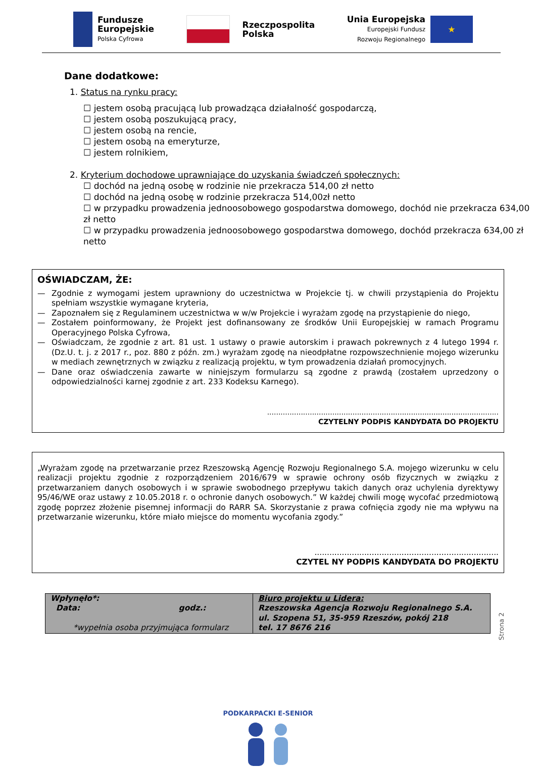Fundusze
Europejskie
Polska Cyfrowa
Rzeczpospolita
Polska
Unia Europejska
Europejski Fundusz
Rozwoju Regionalnego
★
Dane dodatkowe:
1. Status na rynku pracy:
☐ jestem osobą pracującą lub prowadząca działalność gospodarczą,
☐ jestem osobą poszukującą pracy,
☐ jestem osobą na rencie,
☐ jestem osobą na emeryturze,
☐ jestem rolnikiem,
2. Kryterium dochodowe uprawniające do uzyskania świadczeń społecznych:
☐ dochód na jedną osobę w rodzinie nie przekracza 514,00 zł netto
☐ dochód na jedną osobę w rodzinie przekracza 514,00zł netto
☐ w przypadku prowadzenia jednoosobowego gospodarstwa domowego, dochód nie przekracza 634,00 zł netto
☐ w przypadku prowadzenia jednoosobowego gospodarstwa domowego, dochód przekracza 634,00 zł netto
OŚWIADCZAM, ŻE:
— Zgodnie z wymogami jestem uprawniony do uczestnictwa w Projekcie tj. w chwili przystąpienia do Projektu spełniam wszystkie wymagane kryteria,
— Zapoznałem się z Regulaminem uczestnictwa w w/w Projekcie i wyrażam zgodę na przystąpienie do niego,
— Zostałem poinformowany, że Projekt jest dofinansowany ze środków Unii Europejskiej w ramach Programu Operacyjnego Polska Cyfrowa,
— Oświadczam, że zgodnie z art. 81 ust. 1 ustawy o prawie autorskim i prawach pokrewnych z 4 lutego 1994 r. (Dz.U. t. j. z 2017 r., poz. 880 z późn. zm.) wyrażam zgodę na nieodpłatne rozpowszechnienie mojego wizerunku w mediach zewnętrznych w związku z realizacją projektu, w tym prowadzenia działań promocyjnych.
— Dane oraz oświadczenia zawarte w niniejszym formularzu są zgodne z prawdą (zostałem uprzedzony o odpowiedzialności karnej zgodnie z art. 233 Kodeksu Karnego).
.......................................................................................................
CZYTELNY PODPIS KANDYDATA DO PROJEKTU
„Wyrażam zgodę na przetwarzanie przez Rzeszowską Agencję Rozwoju Regionalnego S.A. mojego wizerunku w celu realizacji projektu zgodnie z rozporządzeniem 2016/679 w sprawie ochrony osób fizycznych w związku z przetwarzaniem danych osobowych i w sprawie swobodnego przepływu takich danych oraz uchylenia dyrektywy 95/46/WE oraz ustawy z 10.05.2018 r. o ochronie danych osobowych.” W każdej chwili mogę wycofać przedmiotową zgodę poprzez złożenie pisemnej informacji do RARR SA. Skorzystanie z prawa cofnięcia zgody nie ma wpływu na przetwarzanie wizerunku, które miało miejsce do momentu wycofania zgody.”
..........................................................................
CZYTEL NY PODPIS KANDYDATA DO PROJEKTU
| Wpłynęło*: Data: godz.: *wypełnia osoba przyjmująca formularz | Biuro projektu u Lidera: Rzeszowska Agencja Rozwoju Regionalnego S.A. ul. Szopena 51, 35-959 Rzeszów, pokój 218 tel. 17 8676 216 |
Strona 2
PODKARPACKI E-SENIOR